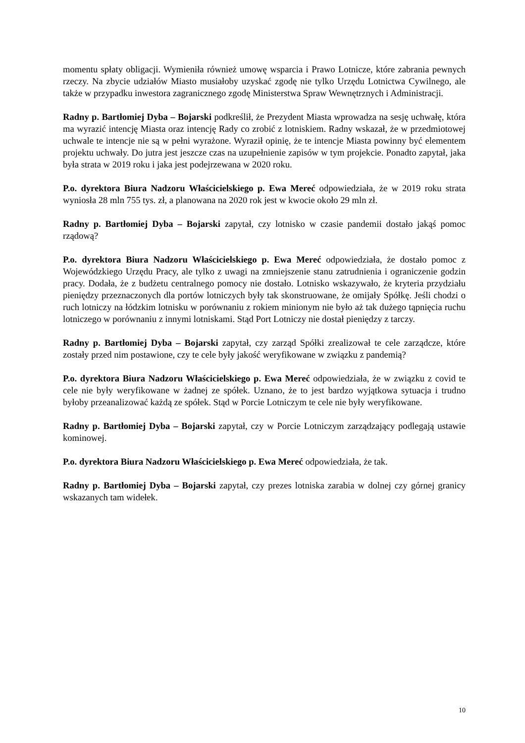momentu spłaty obligacji. Wymieniła również umowę wsparcia i Prawo Lotnicze, które zabrania pewnych rzeczy. Na zbycie udziałów Miasto musiałoby uzyskać zgodę nie tylko Urzędu Lotnictwa Cywilnego, ale także w przypadku inwestora zagranicznego zgodę Ministerstwa Spraw Wewnętrznych i Administracji.
Radny p. Bartłomiej Dyba – Bojarski podkreślił, że Prezydent Miasta wprowadza na sesję uchwałę, która ma wyrazić intencję Miasta oraz intencję Rady co zrobić z lotniskiem. Radny wskazał, że w przedmiotowej uchwale te intencje nie są w pełni wyrażone. Wyraził opinię, że te intencje Miasta powinny być elementem projektu uchwały. Do jutra jest jeszcze czas na uzupełnienie zapisów w tym projekcie. Ponadto zapytał, jaka była strata w 2019 roku i jaka jest podejrzewana w 2020 roku.
P.o. dyrektora Biura Nadzoru Właścicielskiego p. Ewa Mereć odpowiedziała, że w 2019 roku strata wyniosła 28 mln 755 tys. zł, a planowana na 2020 rok jest w kwocie około 29 mln zł.
Radny p. Bartłomiej Dyba – Bojarski zapytał, czy lotnisko w czasie pandemii dostało jakąś pomoc rządową?
P.o. dyrektora Biura Nadzoru Właścicielskiego p. Ewa Mereć odpowiedziała, że dostało pomoc z Wojewódzkiego Urzędu Pracy, ale tylko z uwagi na zmniejszenie stanu zatrudnienia i ograniczenie godzin pracy. Dodała, że z budżetu centralnego pomocy nie dostało. Lotnisko wskazywało, że kryteria przydziału pieniędzy przeznaczonych dla portów lotniczych były tak skonstruowane, że omijały Spółkę. Jeśli chodzi o ruch lotniczy na łódzkim lotnisku w porównaniu z rokiem minionym nie było aż tak dużego tąpnięcia ruchu lotniczego w porównaniu z innymi lotniskami. Stąd Port Lotniczy nie dostał pieniędzy z tarczy.
Radny p. Bartłomiej Dyba – Bojarski zapytał, czy zarząd Spółki zrealizował te cele zarządcze, które zostały przed nim postawione, czy te cele były jakość weryfikowane w związku z pandemią?
P.o. dyrektora Biura Nadzoru Właścicielskiego p. Ewa Mereć odpowiedziała, że w związku z covid te cele nie były weryfikowane w żadnej ze spółek. Uznano, że to jest bardzo wyjątkowa sytuacja i trudno byłoby przeanalizować każdą ze spółek. Stąd w Porcie Lotniczym te cele nie były weryfikowane.
Radny p. Bartłomiej Dyba – Bojarski zapytał, czy w Porcie Lotniczym zarządzający podlegają ustawie kominowej.
P.o. dyrektora Biura Nadzoru Właścicielskiego p. Ewa Mereć odpowiedziała, że tak.
Radny p. Bartłomiej Dyba – Bojarski zapytał, czy prezes lotniska zarabia w dolnej czy górnej granicy wskazanych tam widełek.
10